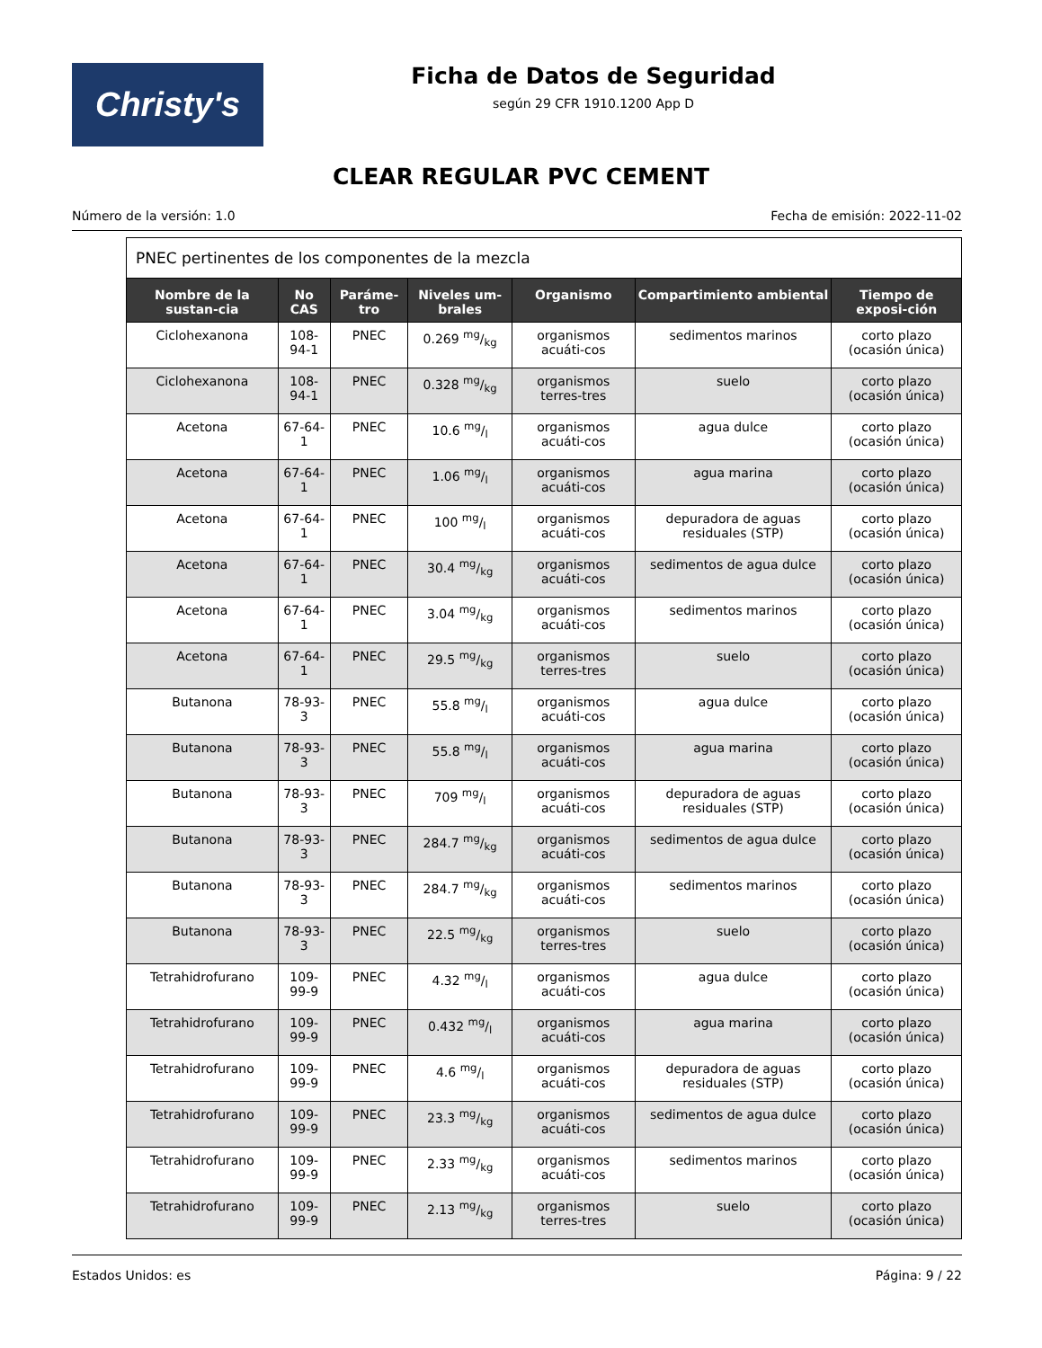Christy's
Ficha de Datos de Seguridad
según 29 CFR 1910.1200 App D
CLEAR REGULAR PVC CEMENT
Número de la versión: 1.0 Fecha de emisión: 2022-11-02
| PNEC pertinentes de los componentes de la mezcla | | | | | | |
| Nombre de la sustan-cia | No CAS | Paráme-tro | Niveles um-brales | Organismo | Compartimiento ambiental | Tiempo de exposi-ción |
| Ciclohexanona | 108-94-1 | PNEC | 0.269 mg/kg | organismos acuáti-cos | sedimentos marinos | corto plazo (ocasión única) |
| Ciclohexanona | 108-94-1 | PNEC | 0.328 mg/kg | organismos terres-tres | suelo | corto plazo (ocasión única) |
| Acetona | 67-64-1 | PNEC | 10.6 mg/l | organismos acuáti-cos | agua dulce | corto plazo (ocasión única) |
| Acetona | 67-64-1 | PNEC | 1.06 mg/l | organismos acuáti-cos | agua marina | corto plazo (ocasión única) |
| Acetona | 67-64-1 | PNEC | 100 mg/l | organismos acuáti-cos | depuradora de aguas residuales (STP) | corto plazo (ocasión única) |
| Acetona | 67-64-1 | PNEC | 30.4 mg/kg | organismos acuáti-cos | sedimentos de agua dulce | corto plazo (ocasión única) |
| Acetona | 67-64-1 | PNEC | 3.04 mg/kg | organismos acuáti-cos | sedimentos marinos | corto plazo (ocasión única) |
| Acetona | 67-64-1 | PNEC | 29.5 mg/kg | organismos terres-tres | suelo | corto plazo (ocasión única) |
| Butanona | 78-93-3 | PNEC | 55.8 mg/l | organismos acuáti-cos | agua dulce | corto plazo (ocasión única) |
| Butanona | 78-93-3 | PNEC | 55.8 mg/l | organismos acuáti-cos | agua marina | corto plazo (ocasión única) |
| Butanona | 78-93-3 | PNEC | 709 mg/l | organismos acuáti-cos | depuradora de aguas residuales (STP) | corto plazo (ocasión única) |
| Butanona | 78-93-3 | PNEC | 284.7 mg/kg | organismos acuáti-cos | sedimentos de agua dulce | corto plazo (ocasión única) |
| Butanona | 78-93-3 | PNEC | 284.7 mg/kg | organismos acuáti-cos | sedimentos marinos | corto plazo (ocasión única) |
| Butanona | 78-93-3 | PNEC | 22.5 mg/kg | organismos terres-tres | suelo | corto plazo (ocasión única) |
| Tetrahidrofurano | 109-99-9 | PNEC | 4.32 mg/l | organismos acuáti-cos | agua dulce | corto plazo (ocasión única) |
| Tetrahidrofurano | 109-99-9 | PNEC | 0.432 mg/l | organismos acuáti-cos | agua marina | corto plazo (ocasión única) |
| Tetrahidrofurano | 109-99-9 | PNEC | 4.6 mg/l | organismos acuáti-cos | depuradora de aguas residuales (STP) | corto plazo (ocasión única) |
| Tetrahidrofurano | 109-99-9 | PNEC | 23.3 mg/kg | organismos acuáti-cos | sedimentos de agua dulce | corto plazo (ocasión única) |
| Tetrahidrofurano | 109-99-9 | PNEC | 2.33 mg/kg | organismos acuáti-cos | sedimentos marinos | corto plazo (ocasión única) |
| Tetrahidrofurano | 109-99-9 | PNEC | 2.13 mg/kg | organismos terres-tres | suelo | corto plazo (ocasión única) |
Estados Unidos: es Página: 9 / 22